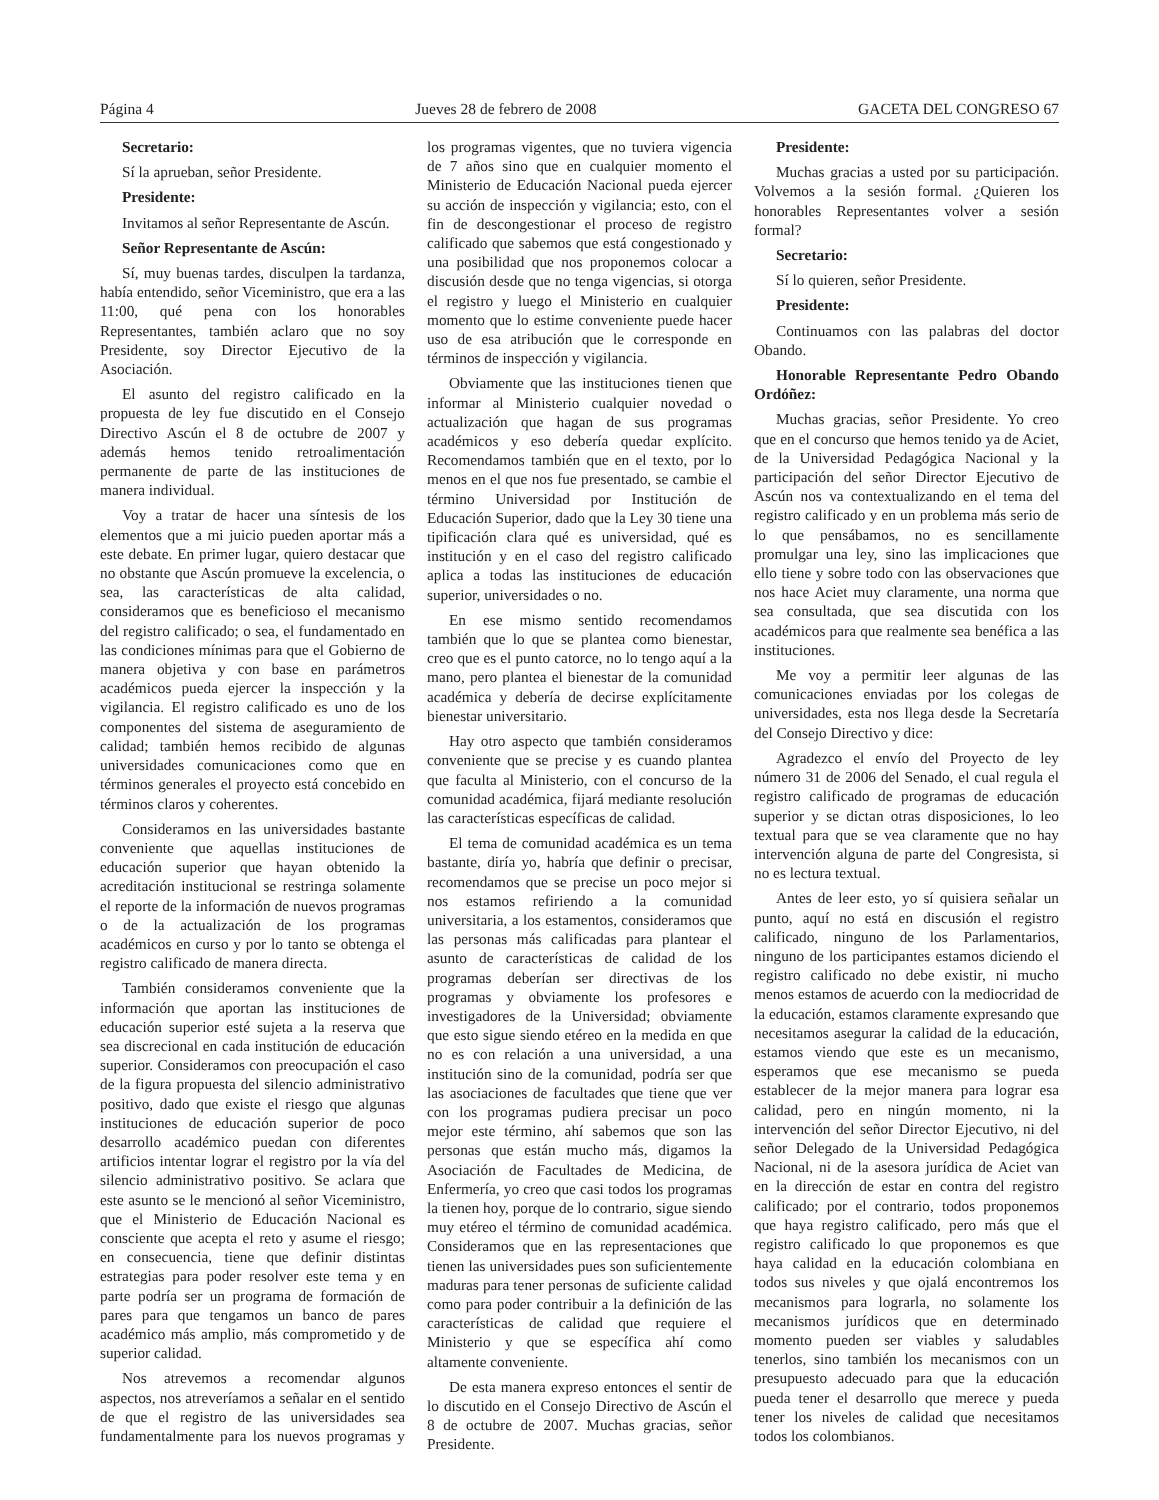Página 4 Jueves 28 de febrero de 2008 GACETA DEL CONGRESO 67
Secretario:
Sí la aprueban, señor Presidente.
Presidente:
Invitamos al señor Representante de Ascún.
Señor Representante de Ascún:
Sí, muy buenas tardes, disculpen la tardanza, había entendido, señor Viceministro, que era a las 11:00, qué pena con los honorables Representantes, también aclaro que no soy Presidente, soy Director Ejecutivo de la Asociación.
El asunto del registro calificado en la propuesta de ley fue discutido en el Consejo Directivo Ascún el 8 de octubre de 2007 y además hemos tenido retroalimentación permanente de parte de las instituciones de manera individual.
Voy a tratar de hacer una síntesis de los elementos que a mi juicio pueden aportar más a este debate. En primer lugar, quiero destacar que no obstante que Ascún promueve la excelencia, o sea, las características de alta calidad, consideramos que es beneficioso el mecanismo del registro calificado; o sea, el fundamentado en las condiciones mínimas para que el Gobierno de manera objetiva y con base en parámetros académicos pueda ejercer la inspección y la vigilancia. El registro calificado es uno de los componentes del sistema de aseguramiento de calidad; también hemos recibido de algunas universidades comunicaciones como que en términos generales el proyecto está concebido en términos claros y coherentes.
Consideramos en las universidades bastante conveniente que aquellas instituciones de educación superior que hayan obtenido la acreditación institucional se restringa solamente el reporte de la información de nuevos programas o de la actualización de los programas académicos en curso y por lo tanto se obtenga el registro calificado de manera directa.
También consideramos conveniente que la información que aportan las instituciones de educación superior esté sujeta a la reserva que sea discrecional en cada institución de educación superior. Consideramos con preocupación el caso de la figura propuesta del silencio administrativo positivo, dado que existe el riesgo que algunas instituciones de educación superior de poco desarrollo académico puedan con diferentes artificios intentar lograr el registro por la vía del silencio administrativo positivo. Se aclara que este asunto se le mencionó al señor Viceministro, que el Ministerio de Educación Nacional es consciente que acepta el reto y asume el riesgo; en consecuencia, tiene que definir distintas estrategias para poder resolver este tema y en parte podría ser un programa de formación de pares para que tengamos un banco de pares académico más amplio, más comprometido y de superior calidad.
Nos atrevemos a recomendar algunos aspectos, nos atreveríamos a señalar en el sentido de que el registro de las universidades sea fundamentalmente para los nuevos programas y los programas vigentes, que no tuviera vigencia de 7 años sino que en cualquier momento el Ministerio de Educación Nacional pueda ejercer su acción de inspección y vigilancia; esto, con el fin de descongestionar el proceso de registro calificado que sabemos que está congestionado y una posibilidad que nos proponemos colocar a discusión desde que no tenga vigencias, si otorga el registro y luego el Ministerio en cualquier momento que lo estime conveniente puede hacer uso de esa atribución que le corresponde en términos de inspección y vigilancia.
Obviamente que las instituciones tienen que informar al Ministerio cualquier novedad o actualización que hagan de sus programas académicos y eso debería quedar explícito. Recomendamos también que en el texto, por lo menos en el que nos fue presentado, se cambie el término Universidad por Institución de Educación Superior, dado que la Ley 30 tiene una tipificación clara qué es universidad, qué es institución y en el caso del registro calificado aplica a todas las instituciones de educación superior, universidades o no.
En ese mismo sentido recomendamos también que lo que se plantea como bienestar, creo que es el punto catorce, no lo tengo aquí a la mano, pero plantea el bienestar de la comunidad académica y debería de decirse explícitamente bienestar universitario.
Hay otro aspecto que también consideramos conveniente que se precise y es cuando plantea que faculta al Ministerio, con el concurso de la comunidad académica, fijará mediante resolución las características específicas de calidad.
El tema de comunidad académica es un tema bastante, diría yo, habría que definir o precisar, recomendamos que se precise un poco mejor si nos estamos refiriendo a la comunidad universitaria, a los estamentos, consideramos que las personas más calificadas para plantear el asunto de características de calidad de los programas deberían ser directivas de los programas y obviamente los profesores e investigadores de la Universidad; obviamente que esto sigue siendo etéreo en la medida en que no es con relación a una universidad, a una institución sino de la comunidad, podría ser que las asociaciones de facultades que tiene que ver con los programas pudiera precisar un poco mejor este término, ahí sabemos que son las personas que están mucho más, digamos la Asociación de Facultades de Medicina, de Enfermería, yo creo que casi todos los programas la tienen hoy, porque de lo contrario, sigue siendo muy etéreo el término de comunidad académica. Consideramos que en las representaciones que tienen las universidades pues son suficientemente maduras para tener personas de suficiente calidad como para poder contribuir a la definición de las características de calidad que requiere el Ministerio y que se específica ahí como altamente conveniente.
De esta manera expreso entonces el sentir de lo discutido en el Consejo Directivo de Ascún el 8 de octubre de 2007. Muchas gracias, señor Presidente.
Presidente:
Muchas gracias a usted por su participación. Volvemos a la sesión formal. ¿Quieren los honorables Representantes volver a sesión formal?
Secretario:
Sí lo quieren, señor Presidente.
Presidente:
Continuamos con las palabras del doctor Obando.
Honorable Representante Pedro Obando Ordóñez:
Muchas gracias, señor Presidente. Yo creo que en el concurso que hemos tenido ya de Aciet, de la Universidad Pedagógica Nacional y la participación del señor Director Ejecutivo de Ascún nos va contextualizando en el tema del registro calificado y en un problema más serio de lo que pensábamos, no es sencillamente promulgar una ley, sino las implicaciones que ello tiene y sobre todo con las observaciones que nos hace Aciet muy claramente, una norma que sea consultada, que sea discutida con los académicos para que realmente sea benéfica a las instituciones.
Me voy a permitir leer algunas de las comunicaciones enviadas por los colegas de universidades, esta nos llega desde la Secretaría del Consejo Directivo y dice:
Agradezco el envío del Proyecto de ley número 31 de 2006 del Senado, el cual regula el registro calificado de programas de educación superior y se dictan otras disposiciones, lo leo textual para que se vea claramente que no hay intervención alguna de parte del Congresista, si no es lectura textual.
Antes de leer esto, yo sí quisiera señalar un punto, aquí no está en discusión el registro calificado, ninguno de los Parlamentarios, ninguno de los participantes estamos diciendo el registro calificado no debe existir, ni mucho menos estamos de acuerdo con la mediocridad de la educación, estamos claramente expresando que necesitamos asegurar la calidad de la educación, estamos viendo que este es un mecanismo, esperamos que ese mecanismo se pueda establecer de la mejor manera para lograr esa calidad, pero en ningún momento, ni la intervención del señor Director Ejecutivo, ni del señor Delegado de la Universidad Pedagógica Nacional, ni de la asesora jurídica de Aciet van en la dirección de estar en contra del registro calificado; por el contrario, todos proponemos que haya registro calificado, pero más que el registro calificado lo que proponemos es que haya calidad en la educación colombiana en todos sus niveles y que ojalá encontremos los mecanismos para lograrla, no solamente los mecanismos jurídicos que en determinado momento pueden ser viables y saludables tenerlos, sino también los mecanismos con un presupuesto adecuado para que la educación pueda tener el desarrollo que merece y pueda tener los niveles de calidad que necesitamos todos los colombianos.